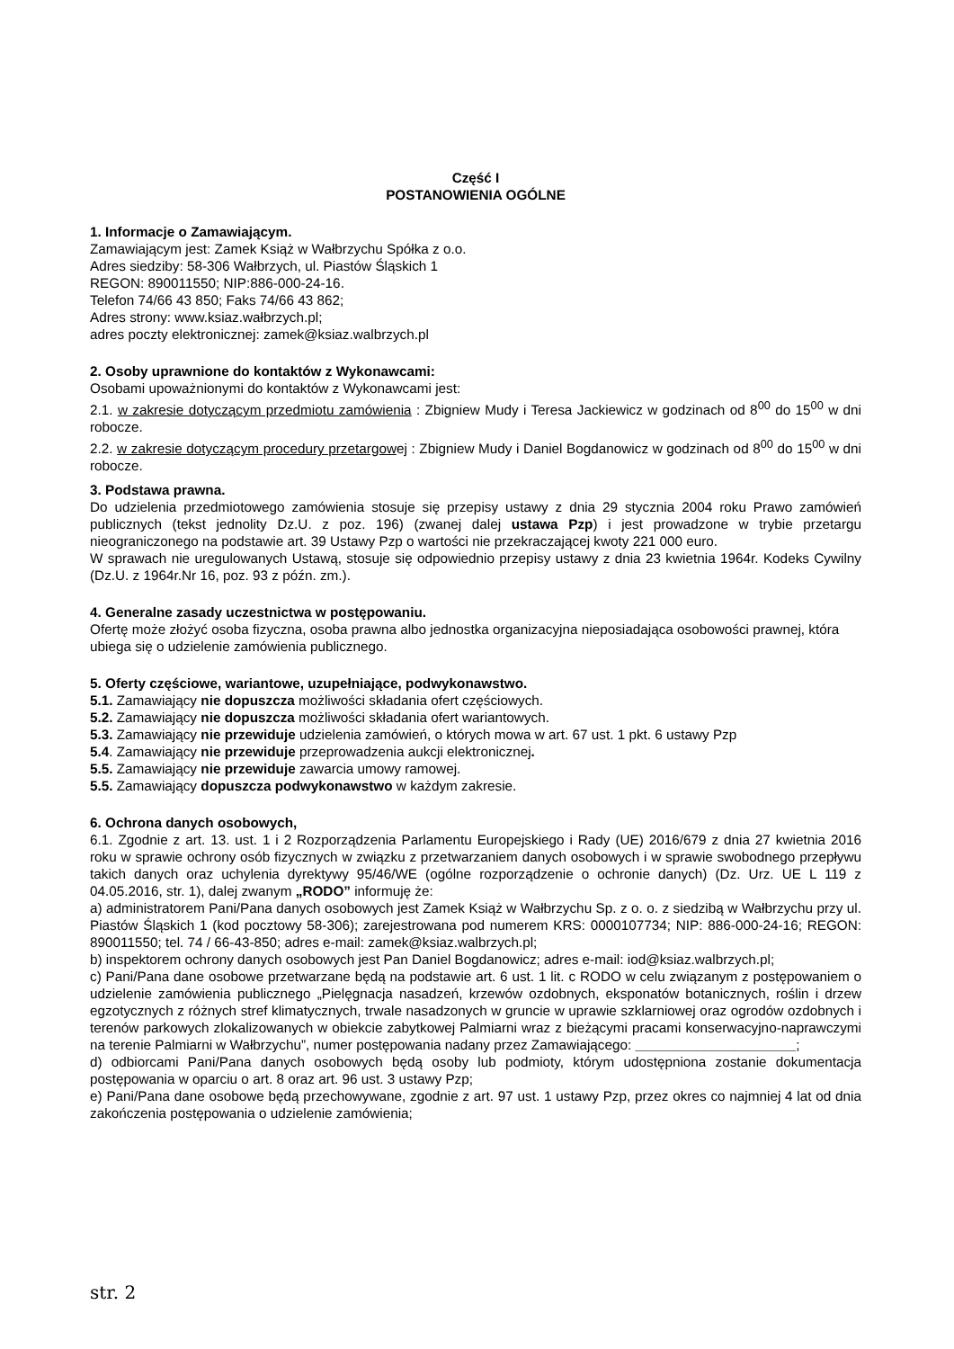Część I
POSTANOWIENIA OGÓLNE
1. Informacje o Zamawiającym.
Zamawiającym jest: Zamek Książ w Wałbrzychu Spółka z o.o.
Adres siedziby: 58-306 Wałbrzych, ul. Piastów Śląskich 1
REGON: 890011550; NIP:886-000-24-16.
Telefon 74/66 43 850; Faks 74/66 43 862;
Adres strony: www.ksiaz.wałbrzych.pl;
adres poczty elektronicznej: zamek@ksiaz.walbrzych.pl
2. Osoby uprawnione do kontaktów z Wykonawcami:
Osobami upoważnionymi do kontaktów z Wykonawcami jest:
2.1. w zakresie dotyczącym przedmiotu zamówienia : Zbigniew Mudy i Teresa Jackiewicz w godzinach od 8<sup>00</sup> do 15<sup>00</sup> w dni robocze.
2.2. w zakresie dotyczącym procedury przetargowej : Zbigniew Mudy i Daniel Bogdanowicz w godzinach od 8<sup>00</sup> do 15<sup>00</sup> w dni robocze.
3. Podstawa prawna.
Do udzielenia przedmiotowego zamówienia stosuje się przepisy ustawy z dnia 29 stycznia 2004 roku Prawo zamówień publicznych (tekst jednolity Dz.U. z poz. 196) (zwanej dalej ustawa Pzp) i jest prowadzone w trybie przetargu nieograniczonego na podstawie art. 39 Ustawy Pzp o wartości nie przekraczającej kwoty 221 000 euro.
W sprawach nie uregulowanych Ustawą, stosuje się odpowiednio przepisy ustawy z dnia 23 kwietnia 1964r. Kodeks Cywilny (Dz.U. z 1964r.Nr 16, poz. 93 z późn. zm.).
4. Generalne zasady uczestnictwa w postępowaniu.
Ofertę może złożyć osoba fizyczna, osoba prawna albo jednostka organizacyjna nieposiadająca osobowości prawnej, która ubiega się o udzielenie zamówienia publicznego.
5. Oferty częściowe, wariantowe, uzupełniające, podwykonawstwo.
5.1. Zamawiający nie dopuszcza możliwości składania ofert częściowych.
5.2. Zamawiający nie dopuszcza możliwości składania ofert wariantowych.
5.3. Zamawiający nie przewiduje udzielenia zamówień, o których mowa w art. 67 ust. 1 pkt. 6 ustawy Pzp
5.4. Zamawiający nie przewiduje przeprowadzenia aukcji elektronicznej.
5.5. Zamawiający nie przewiduje zawarcia umowy ramowej.
5.5. Zamawiający dopuszcza podwykonawstwo w każdym zakresie.
6. Ochrona danych osobowych,
6.1. Zgodnie z art. 13. ust. 1 i 2 Rozporządzenia Parlamentu Europejskiego i Rady (UE) 2016/679 z dnia 27 kwietnia 2016 roku w sprawie ochrony osób fizycznych w związku z przetwarzaniem danych osobowych i w sprawie swobodnego przepływu takich danych oraz uchylenia dyrektywy 95/46/WE (ogólne rozporządzenie o ochronie danych) (Dz. Urz. UE L 119 z 04.05.2016, str. 1), dalej zwanym „RODO” informuję że:
a) administratorem Pani/Pana danych osobowych jest Zamek Książ w Wałbrzychu Sp. z o. o. z siedzibą w Wałbrzychu przy ul. Piastów Śląskich 1 (kod pocztowy 58-306); zarejestrowana pod numerem KRS: 0000107734; NIP: 886-000-24-16; REGON: 890011550; tel. 74 / 66-43-850; adres e-mail: zamek@ksiaz.walbrzych.pl;
b) inspektorem ochrony danych osobowych jest Pan Daniel Bogdanowicz; adres e-mail: iod@ksiaz.walbrzych.pl;
c) Pani/Pana dane osobowe przetwarzane będą na podstawie art. 6 ust. 1 lit. c RODO w celu związanym z postępowaniem o udzielenie zamówienia publicznego „Pielęgnacja nasadzeń, krzewów ozdobnych, eksponatów botanicznych, roślin i drzew egzotycznych z różnych stref klimatycznych, trwale nasadzonych w gruncie w uprawie szklarniowej oraz ogrodów ozdobnych i terenów parkowych zlokalizowanych w obiekcie zabytkowej Palmiarni wraz z bieżącymi pracami konserwacyjno-naprawczymi na terenie Palmiarni w Wałbrzychu”, numer postępowania nadany przez Zamawiającego: _____________________;
d) odbiorcami Pani/Pana danych osobowych będą osoby lub podmioty, którym udostępniona zostanie dokumentacja postępowania w oparciu o art. 8 oraz art. 96 ust. 3 ustawy Pzp;
e) Pani/Pana dane osobowe będą przechowywane, zgodnie z art. 97 ust. 1 ustawy Pzp, przez okres co najmniej 4 lat od dnia zakończenia postępowania o udzielenie zamówienia;
str. 2